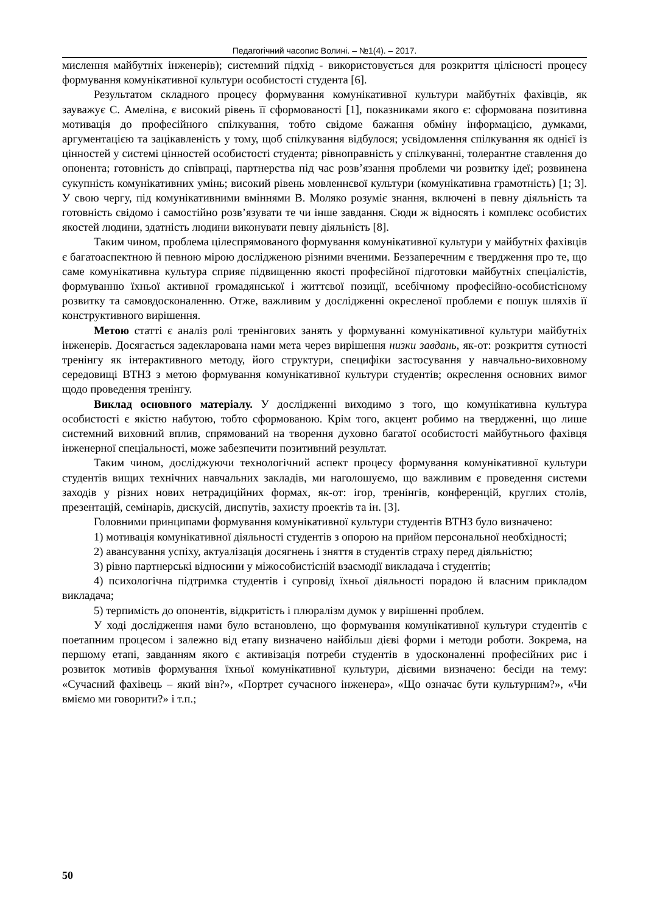Педагогічний часопис Волині. – №1(4). – 2017.
мислення майбутніх інженерів); системний підхід - використовується для розкриття цілісності процесу формування комунікативної культури особистості студента [6].
Результатом складного процесу формування комунікативної культури майбутніх фахівців, як зауважує С. Амеліна, є високий рівень її сформованості [1], показниками якого є: сформована позитивна мотивація до професійного спілкування, тобто свідоме бажання обміну інформацією, думками, аргументацією та зацікавленість у тому, щоб спілкування відбулося; усвідомлення спілкування як однієї із цінностей у системі цінностей особистості студента; рівноправність у спілкуванні, толерантне ставлення до опонента; готовність до співпраці, партнерства під час розв’язання проблеми чи розвитку ідеї; розвинена сукупність комунікативних умінь; високий рівень мовленнєвої культури (комунікативна грамотність) [1; 3]. У свою чергу, під комунікативними вміннями В. Моляко розуміє знання, включені в певну діяльність та готовність свідомо і самостійно розв’язувати те чи інше завдання. Сюди ж відносять і комплекс особистих якостей людини, здатність людини виконувати певну діяльність [8].
Таким чином, проблема цілеспрямованого формування комунікативної культури у майбутніх фахівців є багатоаспектною й певною мірою дослідженою різними вченими. Беззаперечним є твердження про те, що саме комунікативна культура сприяє підвищенню якості професійної підготовки майбутніх спеціалістів, формуванню їхньої активної громадянської і життєвої позиції, всебічному професійно-особистісному розвитку та самовдосконаленню. Отже, важливим у дослідженні окресленої проблеми є пошук шляхів її конструктивного вирішення.
Метою статті є аналіз ролі тренінгових занять у формуванні комунікативної культури майбутніх інженерів. Досягається задекларована нами мета через вирішення низки завдань, як-от: розкриття сутності тренінгу як інтерактивного методу, його структури, специфіки застосування у навчально-виховному середовищі ВТНЗ з метою формування комунікативної культури студентів; окреслення основних вимог щодо проведення тренінгу.
Виклад основного матеріалу. У дослідженні виходимо з того, що комунікативна культура особистості є якістю набутою, тобто сформованою. Крім того, акцент робимо на твердженні, що лише системний виховний вплив, спрямований на творення духовно багатої особистості майбутнього фахівця інженерної спеціальності, може забезпечити позитивний результат.
Таким чином, досліджуючи технологічний аспект процесу формування комунікативної культури студентів вищих технічних навчальних закладів, ми наголошуємо, що важливим є проведення системи заходів у різних нових нетрадиційних формах, як-от: ігор, тренінгів, конференцій, круглих столів, презентацій, семінарів, дискусій, диспутів, захисту проектів та ін. [3].
Головними принципами формування комунікативної культури студентів ВТНЗ було визначено:
1) мотивація комунікативної діяльності студентів з опорою на прийом персональної необхідності;
2) авансування успіху, актуалізація досягнень і зняття в студентів страху перед діяльністю;
3) рівно партнерські відносини у міжособистісній взаємодії викладача і студентів;
4) психологічна підтримка студентів і супровід їхньої діяльності порадою й власним прикладом викладача;
5) терпимість до опонентів, відкритість і плюралізм думок у вирішенні проблем.
У ході дослідження нами було встановлено, що формування комунікативної культури студентів є поетапним процесом і залежно від етапу визначено найбільш дієві форми і методи роботи. Зокрема, на першому етапі, завданням якого є активізація потреби студентів в удосконаленні професійних рис і розвиток мотивів формування їхньої комунікативної культури, дієвими визначено: бесіди на тему: «Сучасний фахівець – який він?», «Портрет сучасного інженера», «Що означає бути культурним?», «Чи вміємо ми говорити?» і т.п.;
50